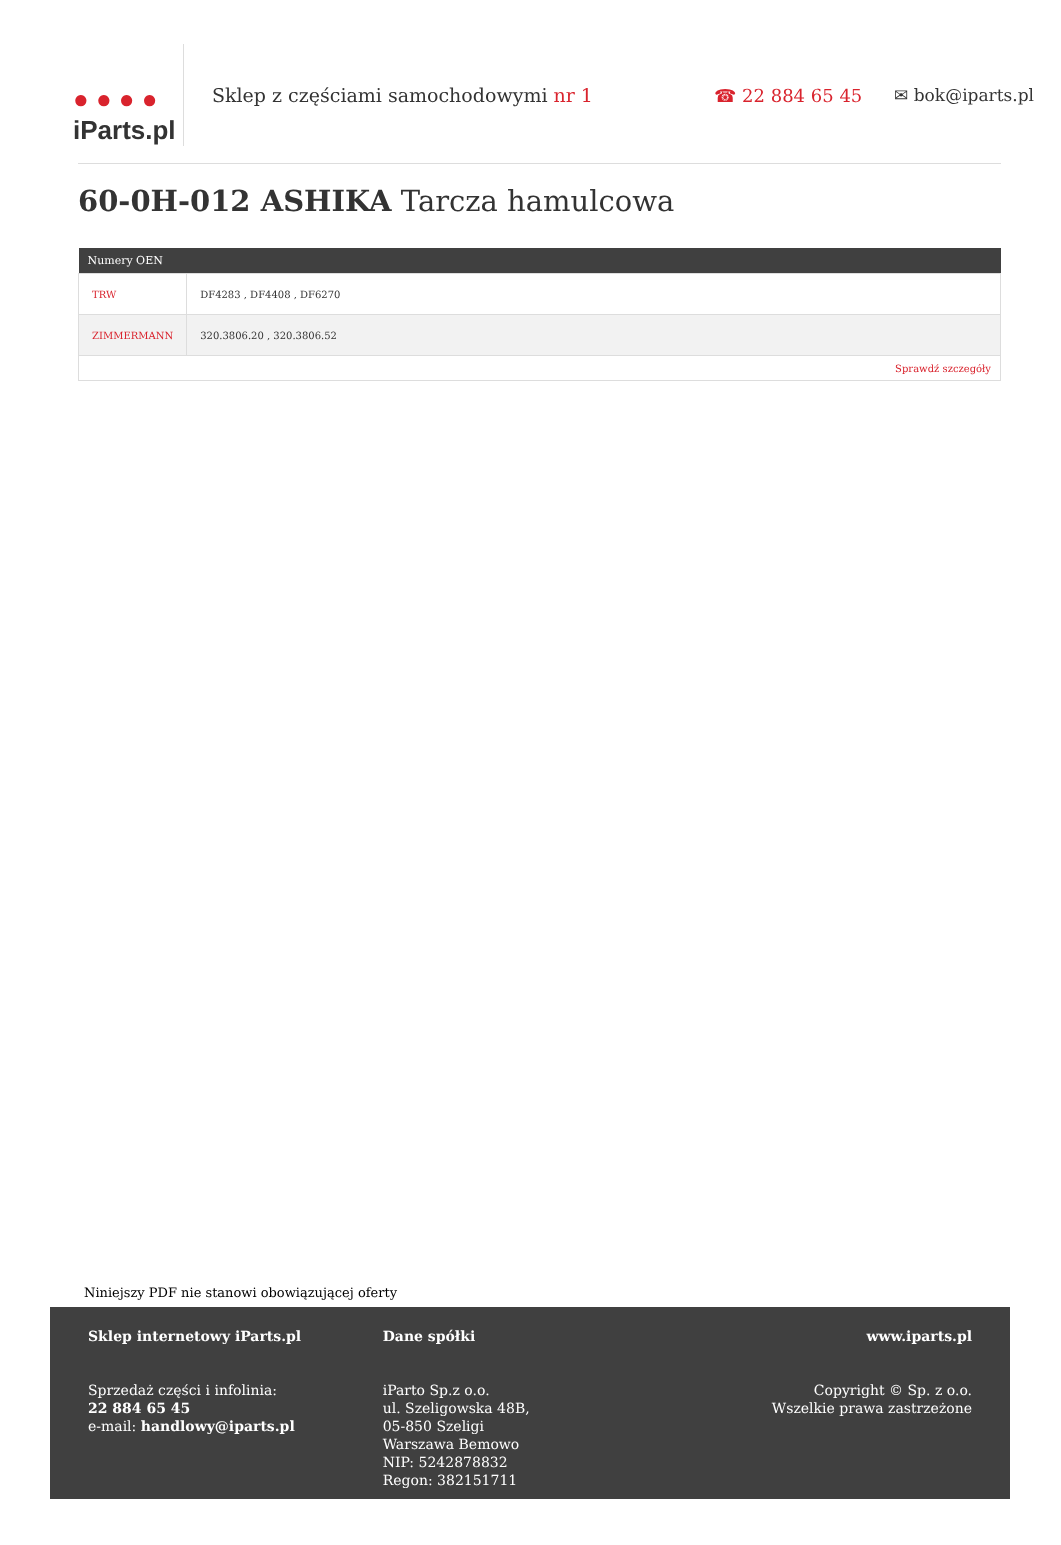● ● ● ●
iParts.pl
Sklep z częściami samochodowymi nr 1
☎ 22 884 65 45 ✉ bok@iparts.pl
60-0H-012 ASHIKA Tarcza hamulcowa
| Numery OEN | |
| --- | --- |
| TRW | DF4283 , DF4408 , DF6270 |
| ZIMMERMANN | 320.3806.20 , 320.3806.52 |
| Sprawdź szczegóły | |
Niniejszy PDF nie stanowi obowiązującej oferty
Sklep internetowy iParts.pl
Sprzedaż części i infolinia:
22 884 65 45
e-mail: handlowy@iparts.pl
Dane spółki
iParto Sp.z o.o.
ul. Szeligowska 48B,
05-850 Szeligi
Warszawa Bemowo
NIP: 5242878832
Regon: 382151711
www.iparts.pl
Copyright © Sp. z o.o.
Wszelkie prawa zastrzeżone